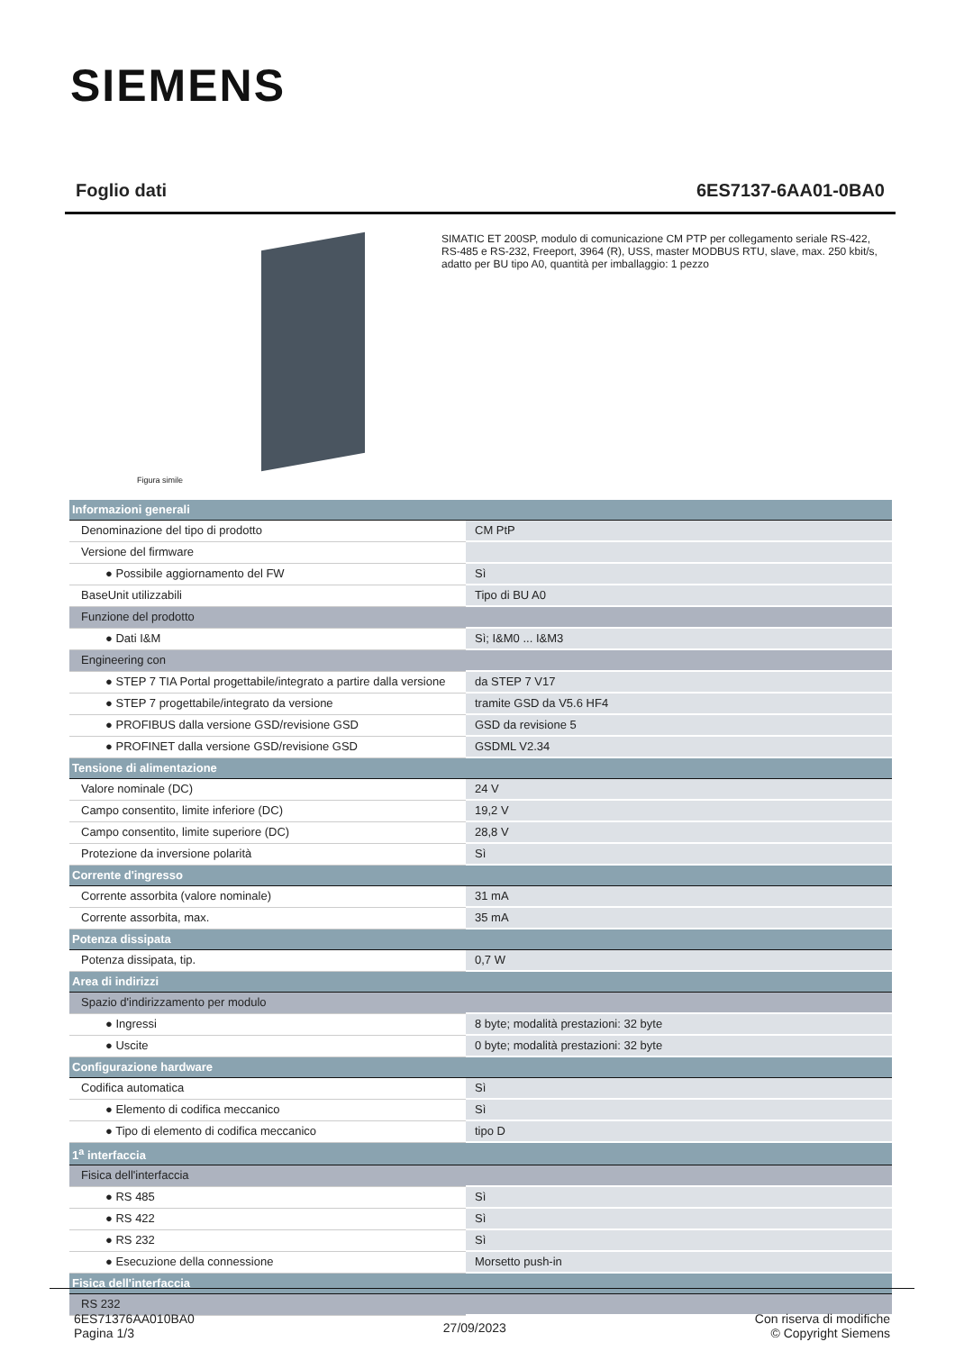SIEMENS
Foglio dati 6ES7137-6AA01-0BA0
Figura simile
SIMATIC ET 200SP, modulo di comunicazione CM PTP per collegamento seriale RS-422, RS-485 e RS-232, Freeport, 3964 (R), USS, master MODBUS RTU, slave, max. 250 kbit/s, adatto per BU tipo A0, quantità per imballaggio: 1 pezzo
| Informazioni generali | |
| Denominazione del tipo di prodotto | CM PtP |
| Versione del firmware | |
| ● Possibile aggiornamento del FW | Sì |
| BaseUnit utilizzabili | Tipo di BU A0 |
| Funzione del prodotto | |
| ● Dati I&M | Sì; I&M0 ... I&M3 |
| Engineering con | |
| ● STEP 7 TIA Portal progettabile/integrato a partire dalla versione | da STEP 7 V17 |
| ● STEP 7 progettabile/integrato da versione | tramite GSD da V5.6 HF4 |
| ● PROFIBUS dalla versione GSD/revisione GSD | GSD da revisione 5 |
| ● PROFINET dalla versione GSD/revisione GSD | GSDML V2.34 |
| Tensione di alimentazione | |
| Valore nominale (DC) | 24 V |
| Campo consentito, limite inferiore (DC) | 19,2 V |
| Campo consentito, limite superiore (DC) | 28,8 V |
| Protezione da inversione polarità | Sì |
| Corrente d'ingresso | |
| Corrente assorbita (valore nominale) | 31 mA |
| Corrente assorbita, max. | 35 mA |
| Potenza dissipata | |
| Potenza dissipata, tip. | 0,7 W |
| Area di indirizzi | |
| Spazio d'indirizzamento per modulo | |
| ● Ingressi | 8 byte; modalità prestazioni: 32 byte |
| ● Uscite | 0 byte; modalità prestazioni: 32 byte |
| Configurazione hardware | |
| Codifica automatica | Sì |
| ● Elemento di codifica meccanico | Sì |
| ● Tipo di elemento di codifica meccanico | tipo D |
| 1<sup>a</sup> interfaccia | |
| Fisica dell'interfaccia | |
| ● RS 485 | Sì |
| ● RS 422 | Sì |
| ● RS 232 | Sì |
| ● Esecuzione della connessione | Morsetto push-in |
| Fisica dell'interfaccia | |
| RS 232 | |
6ES71376AA010BA0
Pagina 1/3
27/09/2023
Con riserva di modifiche
© Copyright Siemens